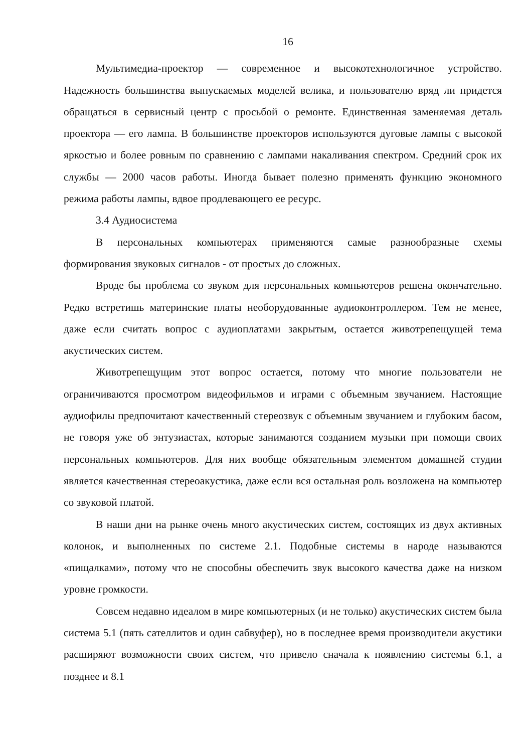16
Мультимедиа-проектор — современное и высокотехнологичное устройство. Надежность большинства выпускаемых моделей велика, и пользователю вряд ли придется обращаться в сервисный центр с просьбой о ремонте. Единственная заменяемая деталь проектора — его лампа. В большинстве проекторов используются дуговые лампы с высокой яркостью и более ровным по сравнению с лампами накаливания спектром. Средний срок их службы — 2000 часов работы. Иногда бывает полезно применять функцию экономного режима работы лампы, вдвое продлевающего ее ресурс.
3.4 Аудиосистема
В персональных компьютерах применяются самые разнообразные схемы формирования звуковых сигналов - от простых до сложных.
Вроде бы проблема со звуком для персональных компьютеров решена окончательно. Редко встретишь материнские платы необорудованные аудиоконтроллером. Тем не менее, даже если считать вопрос с аудиоплатами закрытым, остается животрепещущей тема акустических систем.
Животрепещущим этот вопрос остается, потому что многие пользователи не ограничиваются просмотром видеофильмов и играми с объемным звучанием. Настоящие аудиофилы предпочитают качественный стереозвук с объемным звучанием и глубоким басом, не говоря уже об энтузиастах, которые занимаются созданием музыки при помощи своих персональных компьютеров. Для них вообще обязательным элементом домашней студии является качественная стереоакустика, даже если вся остальная роль возложена на компьютер со звуковой платой.
В наши дни на рынке очень много акустических систем, состоящих из двух активных колонок, и выполненных по системе 2.1. Подобные системы в народе называются «пищалками», потому что не способны обеспечить звук высокого качества даже на низком уровне громкости.
Совсем недавно идеалом в мире компьютерных (и не только) акустических систем была система 5.1 (пять сателлитов и один сабвуфер), но в последнее время производители акустики расширяют возможности своих систем, что привело сначала к появлению системы 6.1, а позднее и 8.1